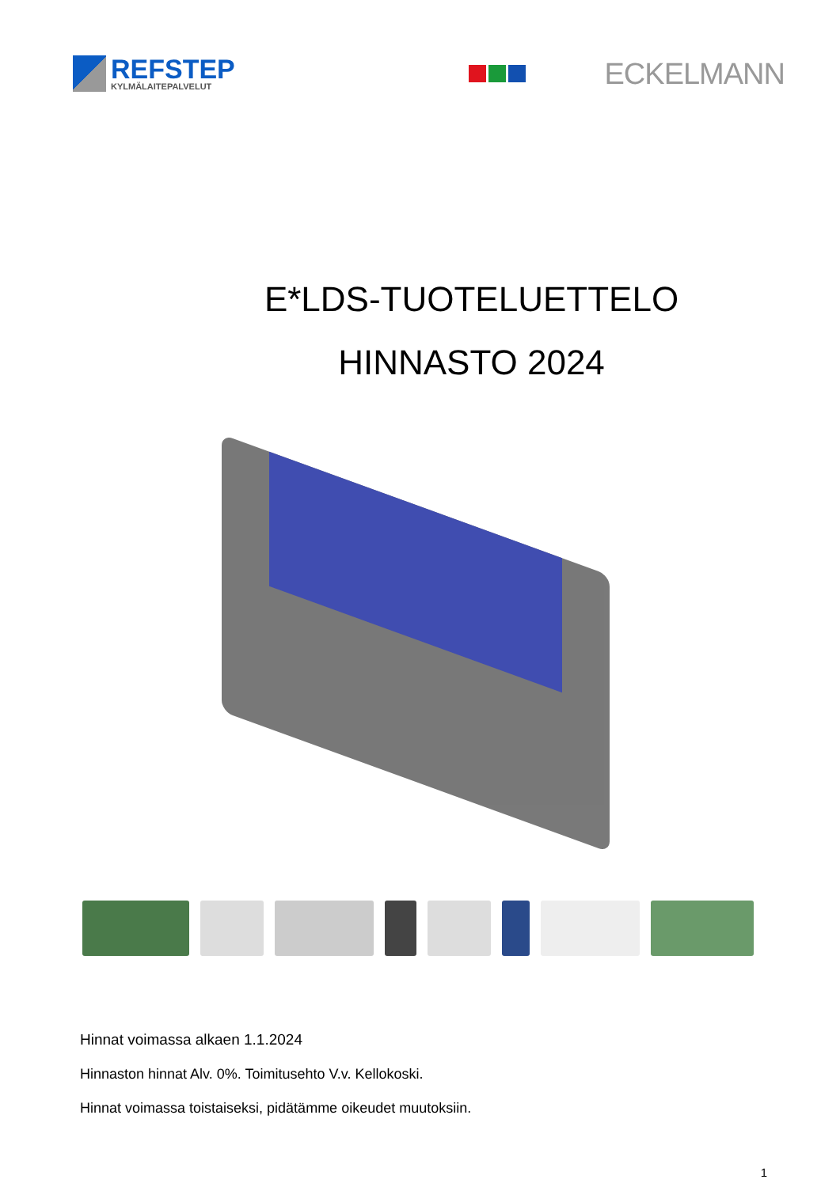REFSTEP
KYLMÄLAITEPALVELUT
ECKELMANN
E*LDS-TUOTELUETTELO
HINNASTO 2024
Hinnat voimassa alkaen 1.1.2024
Hinnaston hinnat Alv. 0%. Toimitusehto V.v. Kellokoski.
Hinnat voimassa toistaiseksi, pidätämme oikeudet muutoksiin.
1